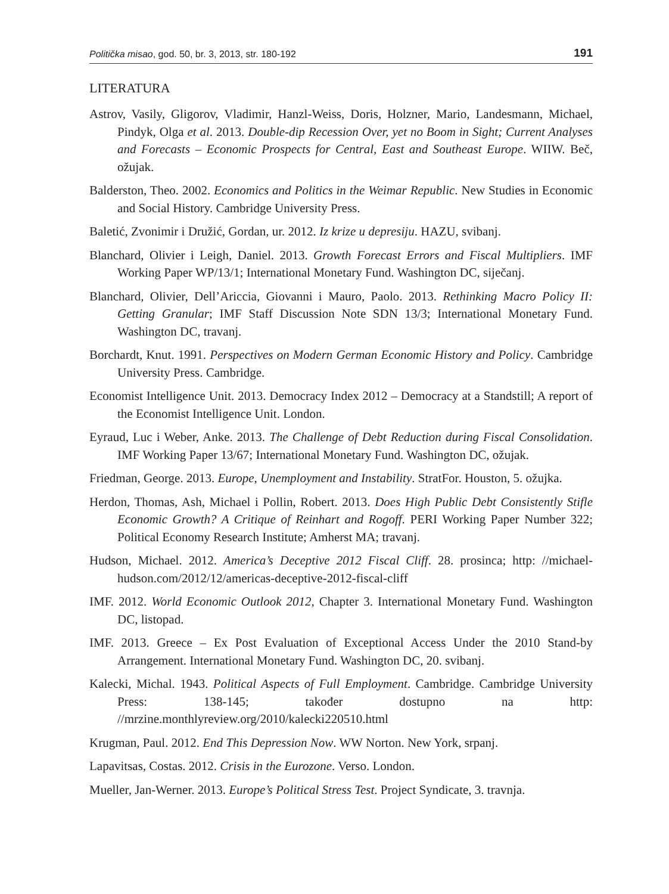Politička misao, god. 50, br. 3, 2013, str. 180-192 191
LITERATURA
Astrov, Vasily, Gligorov, Vladimir, Hanzl-Weiss, Doris, Holzner, Mario, Landesmann, Michael, Pindyk, Olga et al. 2013. Double-dip Recession Over, yet no Boom in Sight; Current Analyses and Forecasts – Economic Prospects for Central, East and Southeast Europe. WIIW. Beč, ožujak.
Balderston, Theo. 2002. Economics and Politics in the Weimar Republic. New Studies in Economic and Social History. Cambridge University Press.
Baletić, Zvonimir i Družić, Gordan, ur. 2012. Iz krize u depresiju. HAZU, svibanj.
Blanchard, Olivier i Leigh, Daniel. 2013. Growth Forecast Errors and Fiscal Multipliers. IMF Working Paper WP/13/1; International Monetary Fund. Washington DC, siječanj.
Blanchard, Olivier, Dell’Ariccia, Giovanni i Mauro, Paolo. 2013. Rethinking Macro Policy II: Getting Granular; IMF Staff Discussion Note SDN 13/3; International Monetary Fund. Washington DC, travanj.
Borchardt, Knut. 1991. Perspectives on Modern German Economic History and Policy. Cambridge University Press. Cambridge.
Economist Intelligence Unit. 2013. Democracy Index 2012 – Democracy at a Standstill; A report of the Economist Intelligence Unit. London.
Eyraud, Luc i Weber, Anke. 2013. The Challenge of Debt Reduction during Fiscal Consolidation. IMF Working Paper 13/67; International Monetary Fund. Washington DC, ožujak.
Friedman, George. 2013. Europe, Unemployment and Instability. StratFor. Houston, 5. ožujka.
Herdon, Thomas, Ash, Michael i Pollin, Robert. 2013. Does High Public Debt Consistently Stifle Economic Growth? A Critique of Reinhart and Rogoff. PERI Working Paper Number 322; Political Economy Research Institute; Amherst MA; travanj.
Hudson, Michael. 2012. America’s Deceptive 2012 Fiscal Cliff. 28. prosinca; http: //michael-hudson.com/2012/12/americas-deceptive-2012-fiscal-cliff
IMF. 2012. World Economic Outlook 2012, Chapter 3. International Monetary Fund. Washington DC, listopad.
IMF. 2013. Greece – Ex Post Evaluation of Exceptional Access Under the 2010 Stand-by Arrangement. International Monetary Fund. Washington DC, 20. svibanj.
Kalecki, Michal. 1943. Political Aspects of Full Employment. Cambridge. Cambridge University Press: 138-145; također dostupno na http: //mrzine.monthlyreview.org/2010/kalecki220510.html
Krugman, Paul. 2012. End This Depression Now. WW Norton. New York, srpanj.
Lapavitsas, Costas. 2012. Crisis in the Eurozone. Verso. London.
Mueller, Jan-Werner. 2013. Europe’s Political Stress Test. Project Syndicate, 3. travnja.